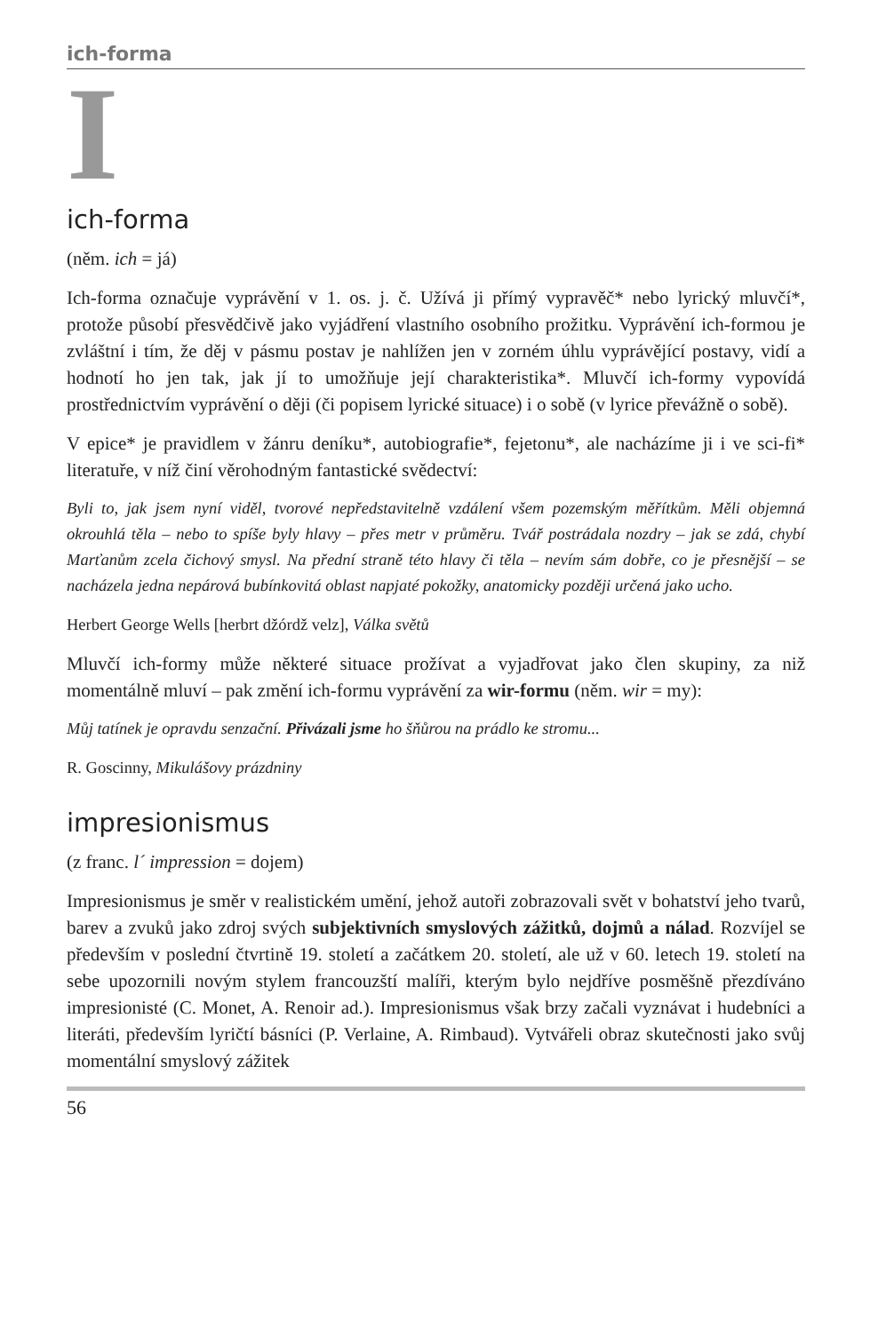ich-forma
I
ich-forma
(něm. ich = já)
Ich-forma označuje vyprávění v 1. os. j. č. Užívá ji přímý vypravěč* nebo lyrický mluvčí*, protože působí přesvědčivě jako vyjádření vlastního osobního prožitku. Vyprávění ich-formou je zvláštní i tím, že děj v pásmu postav je nahlížen jen v zorném úhlu vyprávějící postavy, vidí a hodnotí ho jen tak, jak jí to umožňuje její charakteristika*. Mluvčí ich-formy vypovídá prostřednictvím vyprávění o ději (či popisem lyrické situace) i o sobě (v lyrice převážně o sobě).
V epice* je pravidlem v žánru deníku*, autobiografie*, fejetonu*, ale nacházíme ji i ve sci-fi* literatuře, v níž činí věrohodným fantastické svědectví:
Byli to, jak jsem nyní viděl, tvorové nepředstavitelně vzdálení všem pozemským měřítkům. Měli objemná okrouhlá těla – nebo to spíše byly hlavy – přes metr v průměru. Tvář postrádala nozdry – jak se zdá, chybí Marťanům zcela čichový smysl. Na přední straně této hlavy či těla – nevím sám dobře, co je přesnější – se nacházela jedna nepárová bubínkovitá oblast napjaté pokožky, anatomicky později určená jako ucho.
Herbert George Wells [herbrt džórdž velz], Válka světů
Mluvčí ich-formy může některé situace prožívat a vyjadřovat jako člen skupiny, za niž momentálně mluví – pak změní ich-formu vyprávění za wir-formu (něm. wir = my):
Můj tatínek je opravdu senzační. Přivázali jsme ho šňůrou na prádlo ke stromu...
R. Goscinny, Mikulášovy prázdniny
impresionismus
(z franc. l´ impression = dojem)
Impresionismus je směr v realistickém umění, jehož autoři zobrazovali svět v bohatství jeho tvarů, barev a zvuků jako zdroj svých subjektivních smyslových zážitků, dojmů a nálad. Rozvíjel se především v poslední čtvrtině 19. století a začátkem 20. století, ale už v 60. letech 19. století na sebe upozornili novým stylem francouzští malíři, kterým bylo nejdříve posměšně přezdíváno impresionisté (C. Monet, A. Renoir ad.). Impresionismus však brzy začali vyznávat i hudebníci a literáti, především lyričtí básníci (P. Verlaine, A. Rimbaud). Vytvářeli obraz skutečnosti jako svůj momentální smyslový zážitek
56